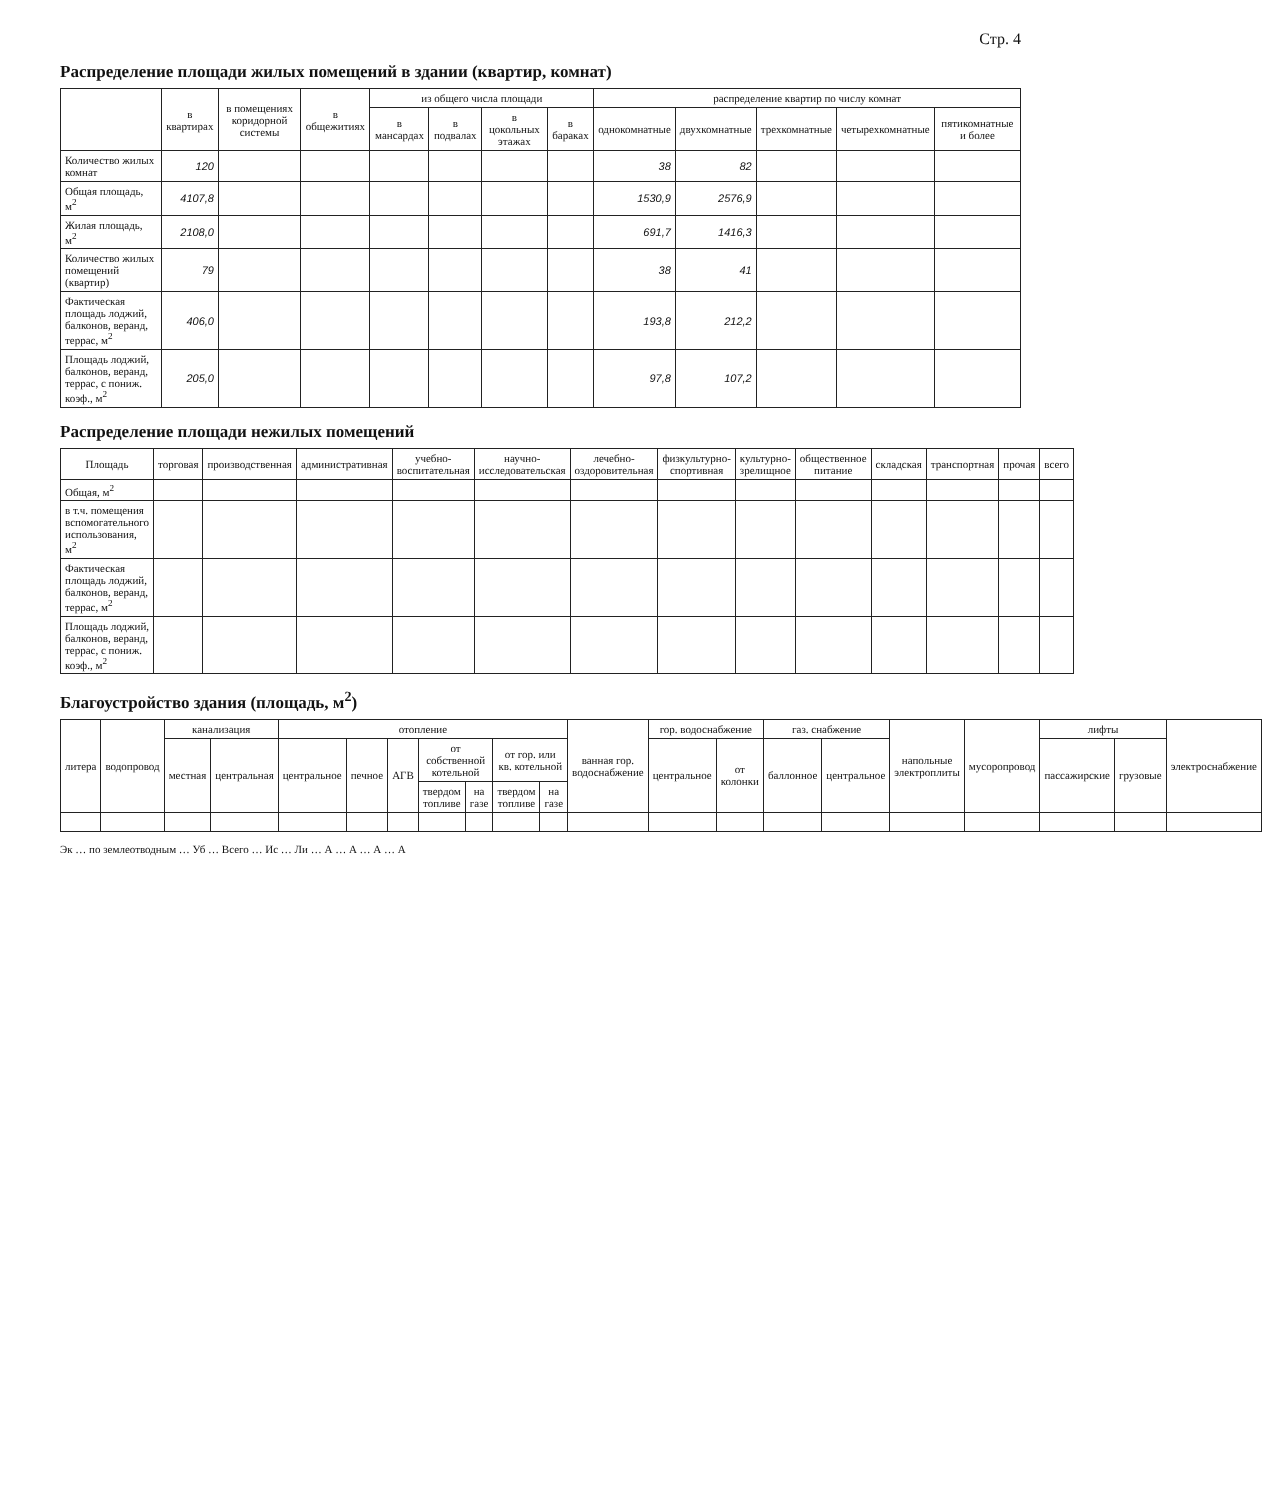Стр. 4
Распределение площади жилых помещений в здании (квартир, комнат)
| | в квартирах | в помещениях коридорной системы | в общежитиях | из общего числа площади | | | | распределение квартир по числу комнат | | | | |
| --- | --- | --- | --- | --- | --- | --- | --- | --- | --- | --- | --- | --- |
| | | | | в мансардах | в подвалах | в цокольных этажах | в бараках | однокомнатные | двухкомнатные | трехкомнатные | четырехкомнатные | пятикомнатные и более |
| Количество жилых комнат | 120 | | | | | | | 38 | 82 | | | |
| Общая площадь, м<sup>2</sup> | 4107,8 | | | | | | | 1530,9 | 2576,9 | | | |
| Жилая площадь, м<sup>2</sup> | 2108,0 | | | | | | | 691,7 | 1416,3 | | | |
| Количество жилых помещений (квартир) | 79 | | | | | | | 38 | 41 | | | |
| Фактическая площадь лоджий, балконов, веранд, террас, м<sup>2</sup> | 406,0 | | | | | | | 193,8 | 212,2 | | | |
| Площадь лоджий, балконов, веранд, террас, с пониж. коэф., м<sup>2</sup> | 205,0 | | | | | | | 97,8 | 107,2 | | | |
Распределение площади нежилых помещений
| Площадь | торговая | производственная | административная | учебно-воспитательная | научно-исследовательская | лечебно-оздоровительная | физкультурно-спортивная | культурно-зрелищное | общественное питание | складская | транспортная | прочая | всего |
| --- | --- | --- | --- | --- | --- | --- | --- | --- | --- | --- | --- | --- | --- |
| Общая, м<sup>2</sup> | | | | | | | | | | | | | |
| в т.ч. помещения вспомогательного использования, м<sup>2</sup> | | | | | | | | | | | | | |
| Фактическая площадь лоджий, балконов, веранд, террас, м<sup>2</sup> | | | | | | | | | | | | | |
| Площадь лоджий, балконов, веранд, террас, с пониж. коэф., м<sup>2</sup> | | | | | | | | | | | | | |
Благоустройство здания (площадь, м<sup>2</sup>)
| литера | водопровод | канализация | | отопление | | | | | | | ванная гор. водоснабжение | гор. водоснабжение | | газ. снабжение | | напольные электроплиты | мусоропровод | лифты | | электроснабжение |
| --- | --- | --- | --- | --- | --- | --- | --- | --- | --- | --- | --- | --- | --- | --- | --- | --- | --- | --- | --- | --- |
| | | местная | центральная | центральное | печное | АГВ | от собственной котельной | | от гор. или кв. котельной | | | центральное | от колонки | баллонное | центральное | | | пассажирские | грузовые | |
| | | | | | | | твердом топливе | на газе | твердом топливе | на газе | | | | | | | | | | |
Эк … по землеотводным … Уб … Всего … Ис … Ли … А … А … А … А